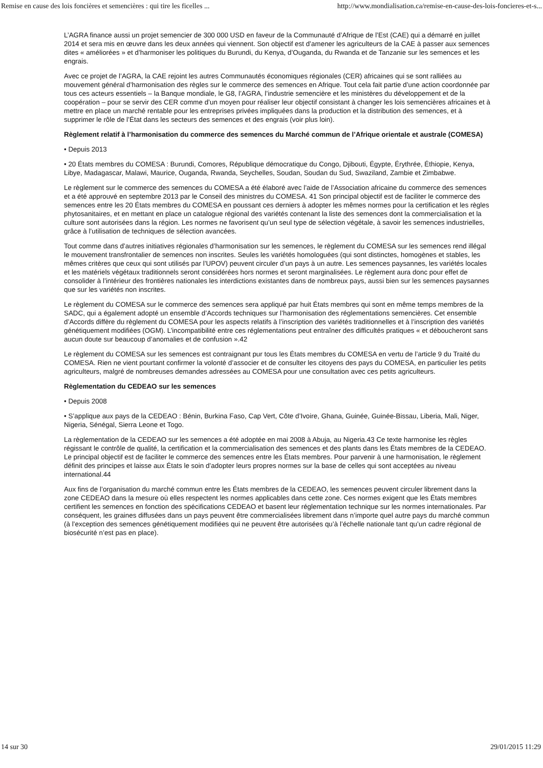Remise en cause des lois foncières et semencières : qui tire les ficelles ... http://www.mondialisation.ca/remise-en-cause-des-lois-foncieres-et-s...
L’AGRA finance aussi un projet semencier de 300 000 USD en faveur de la Communauté d’Afrique de l’Est (CAE) qui a démarré en juillet 2014 et sera mis en œuvre dans les deux années qui viennent. Son objectif est d’amener les agriculteurs de la CAE à passer aux semences dites « améliorées » et d’harmoniser les politiques du Burundi, du Kenya, d’Ouganda, du Rwanda et de Tanzanie sur les semences et les engrais.
Avec ce projet de l’AGRA, la CAE rejoint les autres Communautés économiques régionales (CER) africaines qui se sont ralliées au mouvement général d’harmonisation des règles sur le commerce des semences en Afrique. Tout cela fait partie d’une action coordonnée par tous ces acteurs essentiels – la Banque mondiale, le G8, l’AGRA, l’industrie semencière et les ministères du développement et de la coopération – pour se servir des CER comme d’un moyen pour réaliser leur objectif consistant à changer les lois semencières africaines et à mettre en place un marché rentable pour les entreprises privées impliquées dans la production et la distribution des semences, et à supprimer le rôle de l’État dans les secteurs des semences et des engrais (voir plus loin).
Règlement relatif à l’harmonisation du commerce des semences du Marché commun de l’Afrique orientale et australe (COMESA)
• Depuis 2013
• 20 États membres du COMESA : Burundi, Comores, République démocratique du Congo, Djibouti, Égypte, Érythrée, Éthiopie, Kenya, Libye, Madagascar, Malawi, Maurice, Ouganda, Rwanda, Seychelles, Soudan, Soudan du Sud, Swaziland, Zambie et Zimbabwe.
Le règlement sur le commerce des semences du COMESA a été élaboré avec l’aide de l’Association africaine du commerce des semences et a été approuvé en septembre 2013 par le Conseil des ministres du COMESA. 41 Son principal objectif est de faciliter le commerce des semences entre les 20 États membres du COMESA en poussant ces derniers à adopter les mêmes normes pour la certification et les règles phytosanitaires, et en mettant en place un catalogue régional des variétés contenant la liste des semences dont la commercialisation et la culture sont autorisées dans la région. Les normes ne favorisent qu’un seul type de sélection végétale, à savoir les semences industrielles, grâce à l’utilisation de techniques de sélection avancées.
Tout comme dans d’autres initiatives régionales d’harmonisation sur les semences, le règlement du COMESA sur les semences rend illégal le mouvement transfrontalier de semences non inscrites. Seules les variétés homologuées (qui sont distinctes, homogènes et stables, les mêmes critères que ceux qui sont utilisés par l’UPOV) peuvent circuler d’un pays à un autre. Les semences paysannes, les variétés locales et les matériels végétaux traditionnels seront considérées hors normes et seront marginalisées. Le règlement aura donc pour effet de consolider à l’intérieur des frontières nationales les interdictions existantes dans de nombreux pays, aussi bien sur les semences paysannes que sur les variétés non inscrites.
Le règlement du COMESA sur le commerce des semences sera appliqué par huit États membres qui sont en même temps membres de la SADC, qui a également adopté un ensemble d’Accords techniques sur l’harmonisation des réglementations semencières. Cet ensemble d’Accords diffère du règlement du COMESA pour les aspects relatifs à l’inscription des variétés traditionnelles et à l’inscription des variétés génétiquement modifiées (OGM). L’incompatibilité entre ces réglementations peut entraîner des difficultés pratiques « et déboucheront sans aucun doute sur beaucoup d’anomalies et de confusion ».42
Le règlement du COMESA sur les semences est contraignant pur tous les États membres du COMESA en vertu de l’article 9 du Traité du COMESA. Rien ne vient pourtant confirmer la volonté d’associer et de consulter les citoyens des pays du COMESA, en particulier les petits agriculteurs, malgré de nombreuses demandes adressées au COMESA pour une consultation avec ces petits agriculteurs.
Règlementation du CEDEAO sur les semences
• Depuis 2008
• S’applique aux pays de la CEDEAO : Bénin, Burkina Faso, Cap Vert, Côte d’Ivoire, Ghana, Guinée, Guinée-Bissau, Liberia, Mali, Niger, Nigeria, Sénégal, Sierra Leone et Togo.
La règlementation de la CEDEAO sur les semences a été adoptée en mai 2008 à Abuja, au Nigeria.43 Ce texte harmonise les règles régissant le contrôle de qualité, la certification et la commercialisation des semences et des plants dans les États membres de la CEDEAO. Le principal objectif est de faciliter le commerce des semences entre les États membres. Pour parvenir à une harmonisation, le règlement définit des principes et laisse aux États le soin d’adopter leurs propres normes sur la base de celles qui sont acceptées au niveau international.44
Aux fins de l’organisation du marché commun entre les États membres de la CEDEAO, les semences peuvent circuler librement dans la zone CEDEAO dans la mesure où elles respectent les normes applicables dans cette zone. Ces normes exigent que les États membres certifient les semences en fonction des spécifications CEDEAO et basent leur réglementation technique sur les normes internationales. Par conséquent, les graines diffusées dans un pays peuvent être commercialisées librement dans n’importe quel autre pays du marché commun (à l’exception des semences génétiquement modifiées qui ne peuvent être autorisées qu’à l’échelle nationale tant qu’un cadre régional de biosécurité n’est pas en place).
14 sur 30 29/01/2015 11:29